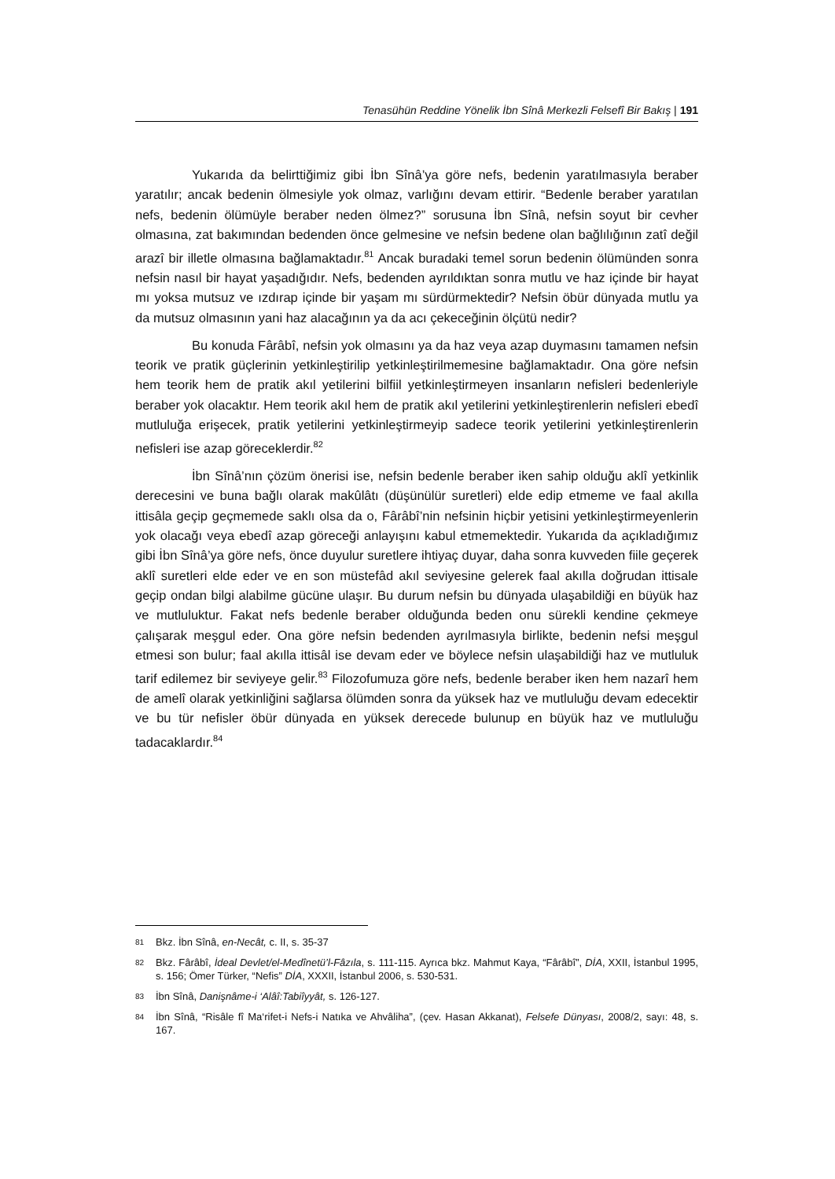Tenasühün Reddine Yönelik İbn Sînâ Merkezli Felsefî Bir Bakış | 191
Yukarıda da belirttiğimiz gibi İbn Sînâ’ya göre nefs, bedenin yaratılmasıyla beraber yaratılır; ancak bedenin ölmesiyle yok olmaz, varlığını devam ettirir. “Bedenle beraber yaratılan nefs, bedenin ölümüyle beraber neden ölmez?” sorusuna İbn Sînâ, nefsin soyut bir cevher olmasına, zat bakımından bedenden önce gelmesine ve nefsin bedene olan bağlılığının zatî değil arazî bir illetle olmasına bağlamaktadır.<sup>81</sup> Ancak buradaki temel sorun bedenin ölümünden sonra nefsin nasıl bir hayat yaşadığıdır. Nefs, bedenden ayrıldıktan sonra mutlu ve haz içinde bir hayat mı yoksa mutsuz ve ızdırap içinde bir yaşam mı sürdürmektedir? Nefsin öbür dünyada mutlu ya da mutsuz olmasının yani haz alacağının ya da acı çekeceğinin ölçütü nedir?
Bu konuda Fârâbî, nefsin yok olmasını ya da haz veya azap duymasını tamamen nefsin teorik ve pratik güçlerinin yetkinleştirilip yetkinleştirilmemesine bağlamaktadır. Ona göre nefsin hem teorik hem de pratik akıl yetilerini bilfiil yetkinleştirmeyen insanların nefisleri bedenleriyle beraber yok olacaktır. Hem teorik akıl hem de pratik akıl yetilerini yetkinleştirenlerin nefisleri ebedî mutluluğa erişecek, pratik yetilerini yetkinleştirmeyip sadece teorik yetilerini yetkinleştirenlerin nefisleri ise azap göreceklerdir.<sup>82</sup>
İbn Sînâ’nın çözüm önerisi ise, nefsin bedenle beraber iken sahip olduğu aklî yetkinlik derecesini ve buna bağlı olarak makûlâtı (düşünülür suretleri) elde edip etmeme ve faal akılla ittisâla geçip geçmemede saklı olsa da o, Fârâbî’nin nefsinin hiçbir yetisini yetkinleştirmeyenlerin yok olacağı veya ebedî azap göreceği anlayışını kabul etmemektedir. Yukarıda da açıkladığımız gibi İbn Sînâ’ya göre nefs, önce duyulur suretlere ihtiyaç duyar, daha sonra kuvveden fiile geçerek aklî suretleri elde eder ve en son müstefâd akıl seviyesine gelerek faal akılla doğrudan ittisale geçip ondan bilgi alabilme gücüne ulaşır. Bu durum nefsin bu dünyada ulaşabildiği en büyük haz ve mutluluktur. Fakat nefs bedenle beraber olduğunda beden onu sürekli kendine çekmeye çalışarak meşgul eder. Ona göre nefsin bedenden ayrılmasıyla birlikte, bedenin nefsi meşgul etmesi son bulur; faal akılla ittisâl ise devam eder ve böylece nefsin ulaşabildiği haz ve mutluluk tarif edilemez bir seviyeye gelir.<sup>83</sup> Filozofumuza göre nefs, bedenle beraber iken hem nazarî hem de amelî olarak yetkinliğini sağlarsa ölümden sonra da yüksek haz ve mutluluğu devam edecektir ve bu tür nefisler öbür dünyada en yüksek derecede bulunup en büyük haz ve mutluluğu tadacaklardır.<sup>84</sup>
81 Bkz. İbn Sînâ, en-Necât, c. II, s. 35-37
82 Bkz. Fârâbî, İdeal Devlet/el-Medînetü’l-Fâzıla, s. 111-115. Ayrıca bkz. Mahmut Kaya, “Fârâbî”, DİA, XXII, İstanbul 1995, s. 156; Ömer Türker, “Nefis” DİA, XXXII, İstanbul 2006, s. 530-531.
83 İbn Sînâ, Danişnâme-i ‘Alâî:Tabiîyyât, s. 126-127.
84 İbn Sînâ, “Risâle fî Ma‘rifet-i Nefs-i Natıka ve Ahvâliha”, (çev. Hasan Akkanat), Felsefe Dünyası, 2008/2, sayı: 48, s. 167.